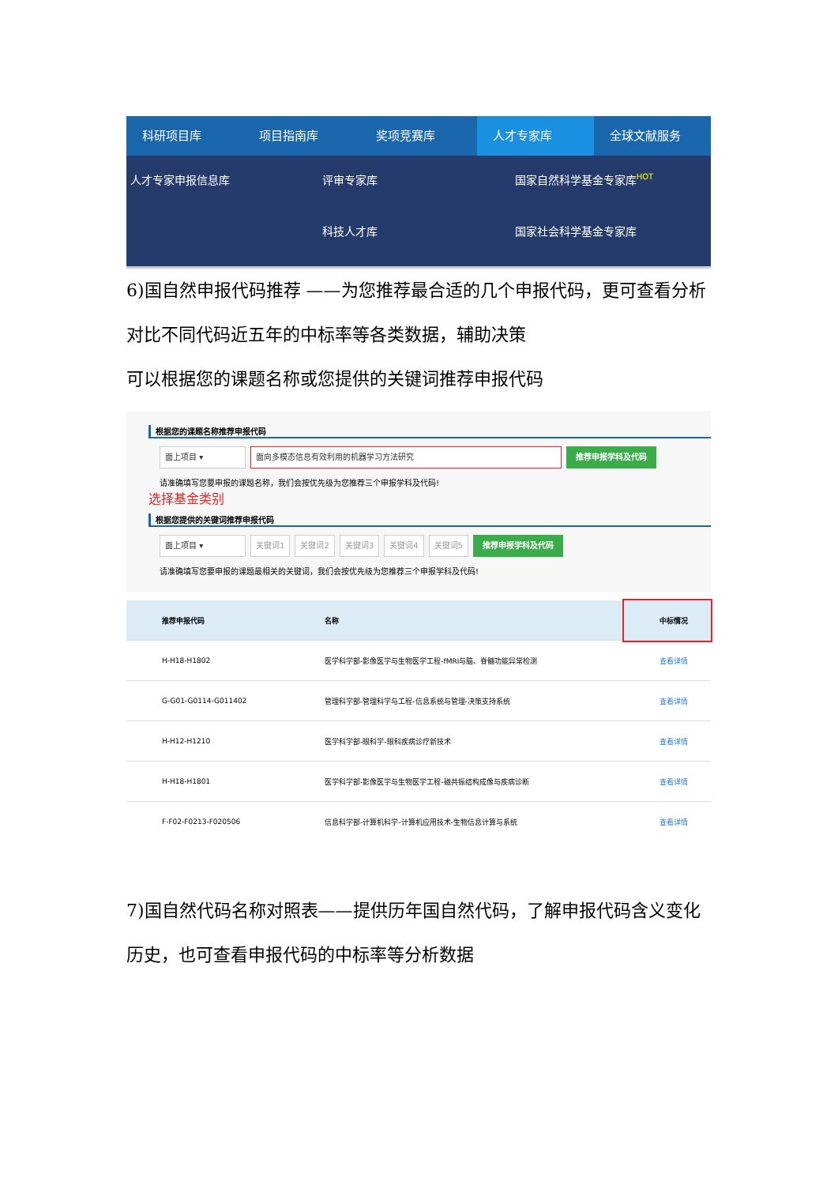科研项目库 项目指南库 奖项竞赛库 人才专家库 全球文献服务
人才专家申报信息库 评审专家库 国家自然科学基金专家库<sup>HOT</sup> 科技人才库 国家社会科学基金专家库
6)国自然申报代码推荐 ——为您推荐最合适的几个申报代码，更可查看分析对比不同代码近五年的中标率等各类数据，辅助决策
可以根据您的课题名称或您提供的关键词推荐申报代码
根据您的课题名称推荐申报代码
面上项目 ▾ 面向多模态信息有效利用的机器学习方法研究 推荐申报学科及代码
请准确填写您要申报的课题名称，我们会按优先级为您推荐三个申报学科及代码!
选择基金类别
根据您提供的关键词推荐申报代码
面上项目 ▾ 关键词1 关键词2 关键词3 关键词4 关键词5 推荐申报学科及代码
请准确填写您要申报的课题最相关的关键词，我们会按优先级为您推荐三个申报学科及代码!
| 推荐申报代码 | 名称 | 中标情况 |
| --- | --- | --- |
| H-H18-H1802 | 医学科学部-影像医学与生物医学工程-fMRI与脑、脊髓功能异常检测 | 查看详情 |
| G-G01-G0114-G011402 | 管理科学部-管理科学与工程-信息系统与管理-决策支持系统 | 查看详情 |
| H-H12-H1210 | 医学科学部-眼科学-眼科疾病诊疗新技术 | 查看详情 |
| H-H18-H1801 | 医学科学部-影像医学与生物医学工程-磁共振结构成像与疾病诊断 | 查看详情 |
| F-F02-F0213-F020506 | 信息科学部-计算机科学-计算机应用技术-生物信息计算与系统 | 查看详情 |
7)国自然代码名称对照表——提供历年国自然代码，了解申报代码含义变化历史，也可查看申报代码的中标率等分析数据